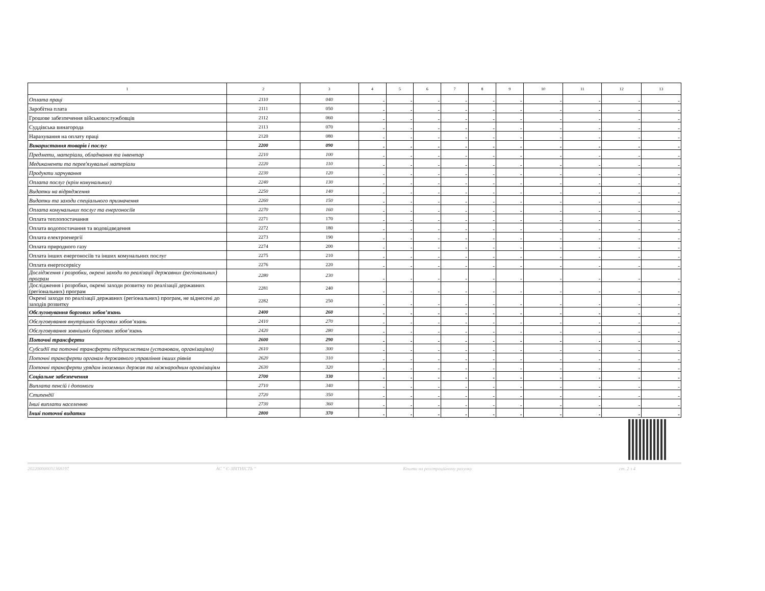| 1 | 2 | 3 | 4 | 5 | 6 | 7 | 8 | 9 | 10 | 11 | 12 | 13 |
| --- | --- | --- | --- | --- | --- | --- | --- | --- | --- | --- | --- | --- |
| Оплата праці | 2110 | 040 | - | - | - | - | - | - | - | - | - | - |
| Заробітна плата | 2111 | 050 | - | - | - | - | - | - | - | - | - | - |
| Грошове забезпечення військовослужбовців | 2112 | 060 | - | - | - | - | - | - | - | - | - | - |
| Суддівська винагорода | 2113 | 070 | - | - | - | - | - | - | - | - | - | - |
| Нарахування на оплату праці | 2120 | 080 | - | - | - | - | - | - | - | - | - | - |
| Використання товарів і послуг | 2200 | 090 | - | - | - | - | - | - | - | - | - | - |
| Предмети, матеріали, обладнання та інвентар | 2210 | 100 | - | - | - | - | - | - | - | - | - | - |
| Медикаменти та перев'язувальні матеріали | 2220 | 110 | - | - | - | - | - | - | - | - | - | - |
| Продукти харчування | 2230 | 120 | - | - | - | - | - | - | - | - | - | - |
| Оплата послуг (крім комунальних) | 2240 | 130 | - | - | - | - | - | - | - | - | - | - |
| Видатки на відрядження | 2250 | 140 | - | - | - | - | - | - | - | - | - | - |
| Видатки та заходи спеціального призначення | 2260 | 150 | - | - | - | - | - | - | - | - | - | - |
| Оплата комунальних послуг та енергоносіїв | 2270 | 160 | - | - | - | - | - | - | - | - | - | - |
| Оплата теплопостачання | 2271 | 170 | - | - | - | - | - | - | - | - | - | - |
| Оплата водопостачання та водовідведення | 2272 | 180 | - | - | - | - | - | - | - | - | - | - |
| Оплата електроенергії | 2273 | 190 | - | - | - | - | - | - | - | - | - | - |
| Оплата природного газу | 2274 | 200 | - | - | - | - | - | - | - | - | - | - |
| Оплата інших енергоносіїв та інших комунальних послуг | 2275 | 210 | - | - | - | - | - | - | - | - | - | - |
| Оплата енергосервісу | 2276 | 220 | - | - | - | - | - | - | - | - | - | - |
| Дослідження і розробки, окремі заходи по реалізації державних (регіональних) програм | 2280 | 230 | - | - | - | - | - | - | - | - | - | - |
| Дослідження і розробки, окремі заходи розвитку по реалізації державних (регіональних) програм | 2281 | 240 | - | - | - | - | - | - | - | - | - | - |
| Окремі заходи по реалізації державних (регіональних) програм, не віднесені до заходів розвитку | 2282 | 250 | - | - | - | - | - | - | - | - | - | - |
| Обслуговування боргових зобов’язань | 2400 | 260 | - | - | - | - | - | - | - | - | - | - |
| Обслуговування внутрішніх боргових зобов’язань | 2410 | 270 | - | - | - | - | - | - | - | - | - | - |
| Обслуговування зовнішніх боргових зобов’язань | 2420 | 280 | - | - | - | - | - | - | - | - | - | - |
| Поточні трансферти | 2600 | 290 | - | - | - | - | - | - | - | - | - | - |
| Субсидії та поточні трансферти підприємствам (установам, організаціям) | 2610 | 300 | - | - | - | - | - | - | - | - | - | - |
| Поточні трансферти органам державного управління інших рівнів | 2620 | 310 | - | - | - | - | - | - | - | - | - | - |
| Поточні трансферти урядам іноземних держав та міжнародним організаціям | 2630 | 320 | - | - | - | - | - | - | - | - | - | - |
| Соціальне забезпечення | 2700 | 330 | - | - | - | - | - | - | - | - | - | - |
| Виплата пенсій і допомоги | 2710 | 340 | - | - | - | - | - | - | - | - | - | - |
| Стипендії | 2720 | 350 | - | - | - | - | - | - | - | - | - | - |
| Інші виплати населенню | 2730 | 360 | - | - | - | - | - | - | - | - | - | - |
| Інші поточні видатки | 2800 | 370 | - | - | - | - | - | - | - | - | - | - |
202200000031368197 АС " Є-ЗВІТНІСТЬ " Кошти на реєстраційному рахунку ст. 2 з 4